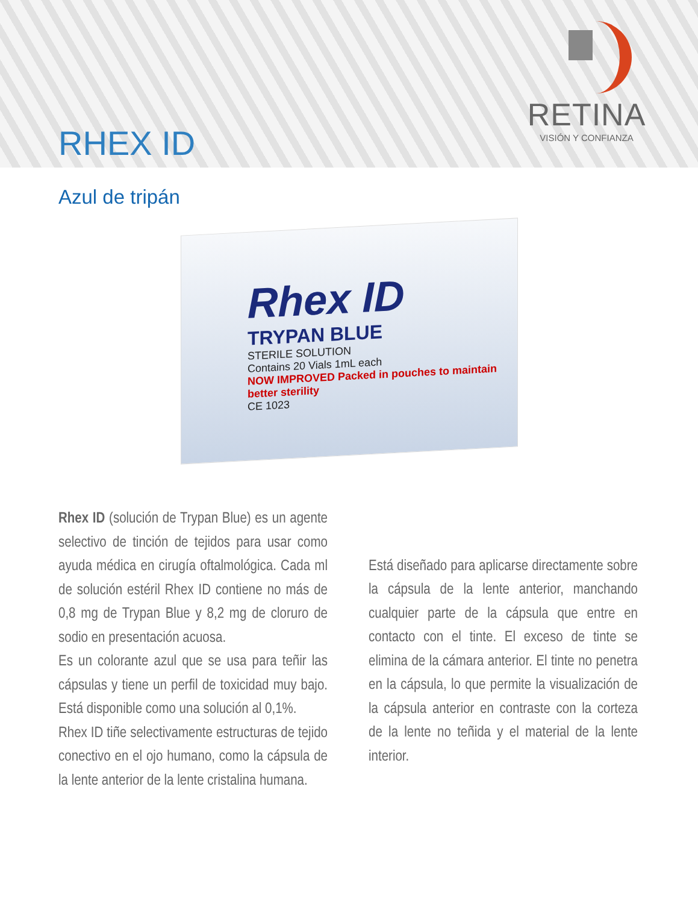RETINA
VISIÓN Y CONFIANZA
RHEX ID
Azul de tripán
Rhex ID
TRYPAN BLUE
STERILE SOLUTION
Contains 20 Vials 1mL each
NOW IMPROVED Packed in pouches to maintain better sterility
CE 1023
Rhex ID (solución de Trypan Blue) es un agente selectivo de tinción de tejidos para usar como ayuda médica en cirugía oftalmológica. Cada ml de solución estéril Rhex ID contiene no más de 0,8 mg de Trypan Blue y 8,2 mg de cloruro de sodio en presentación acuosa.
Es un colorante azul que se usa para teñir las cápsulas y tiene un perfil de toxicidad muy bajo. Está disponible como una solución al 0,1%.
Rhex ID tiñe selectivamente estructuras de tejido conectivo en el ojo humano, como la cápsula de la lente anterior de la lente cristalina humana.
Está diseñado para aplicarse directamente sobre la cápsula de la lente anterior, manchando cualquier parte de la cápsula que entre en contacto con el tinte. El exceso de tinte se elimina de la cámara anterior. El tinte no penetra en la cápsula, lo que permite la visualización de la cápsula anterior en contraste con la corteza de la lente no teñida y el material de la lente interior.